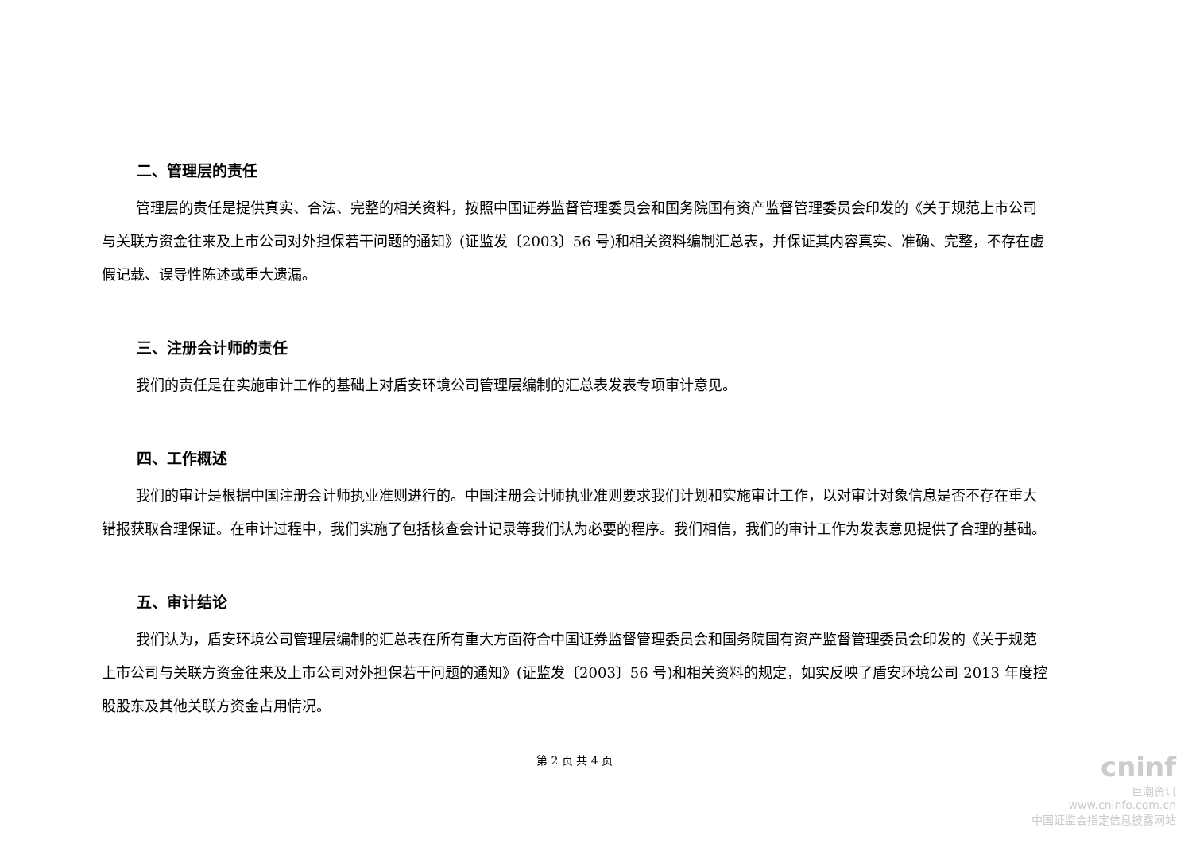二、管理层的责任
管理层的责任是提供真实、合法、完整的相关资料，按照中国证券监督管理委员会和国务院国有资产监督管理委员会印发的《关于规范上市公司与关联方资金往来及上市公司对外担保若干问题的通知》(证监发〔2003〕56 号)和相关资料编制汇总表，并保证其内容真实、准确、完整，不存在虚假记载、误导性陈述或重大遗漏。
三、注册会计师的责任
我们的责任是在实施审计工作的基础上对盾安环境公司管理层编制的汇总表发表专项审计意见。
四、工作概述
我们的审计是根据中国注册会计师执业准则进行的。中国注册会计师执业准则要求我们计划和实施审计工作，以对审计对象信息是否不存在重大错报获取合理保证。在审计过程中，我们实施了包括核查会计记录等我们认为必要的程序。我们相信，我们的审计工作为发表意见提供了合理的基础。
五、审计结论
我们认为，盾安环境公司管理层编制的汇总表在所有重大方面符合中国证券监督管理委员会和国务院国有资产监督管理委员会印发的《关于规范上市公司与关联方资金往来及上市公司对外担保若干问题的通知》(证监发〔2003〕56 号)和相关资料的规定，如实反映了盾安环境公司 2013 年度控股股东及其他关联方资金占用情况。
第 2 页 共 4 页
cninf
巨潮资讯
www.cninfo.com.cn
中国证监会指定信息披露网站